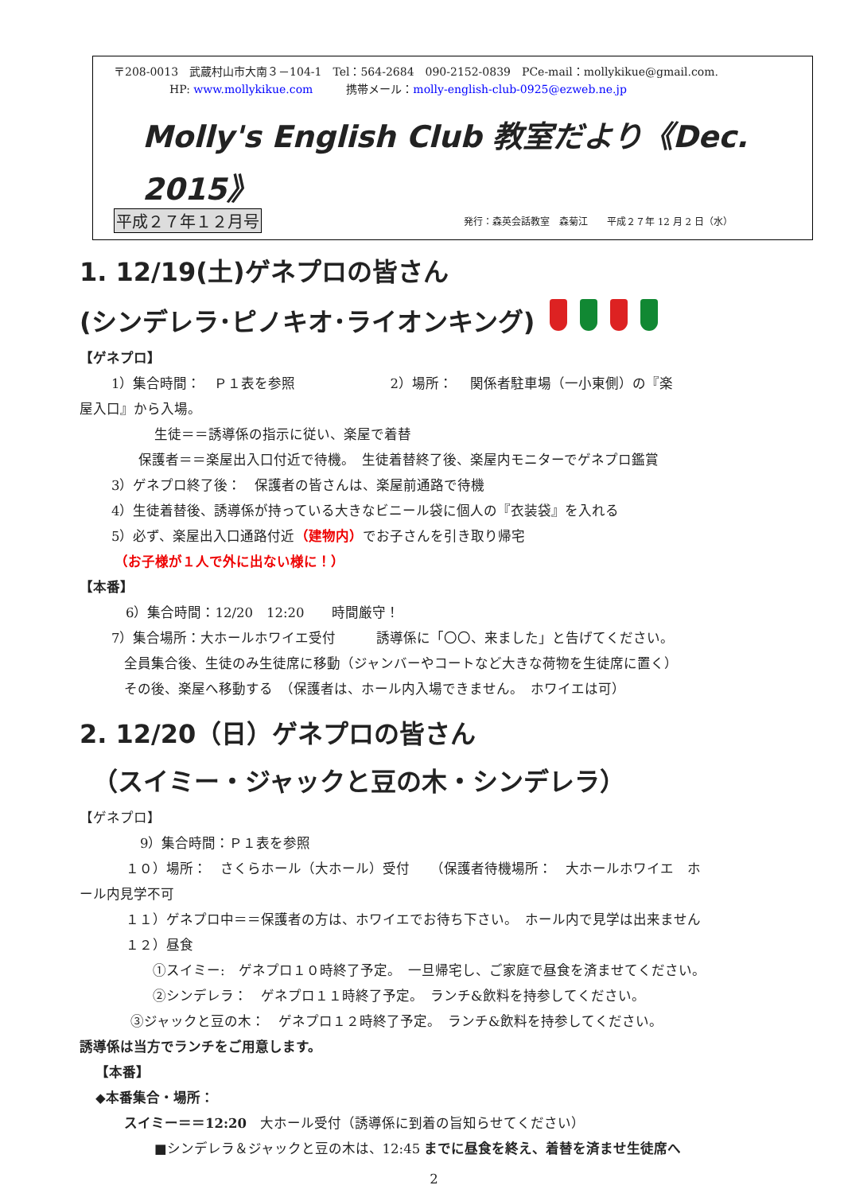〒208-0013　武蔵村山市大南３－104-1　Tel：564-2684　090-2152-0839　PCe-mail：mollykikue@gmail.com.
HP: www.mollykikue.com　　　携帯メール：molly-english-club-0925@ezweb.ne.jp
Molly's English Club 教室だより《Dec. 2015》
平成２７年１２月号 発行：森英会話教室　森菊江　　平成２７年 12 月 2 日（水）
1. 12/19(土)ゲネプロの皆さん
(シンデレラ･ピノキオ･ライオンキング)
【ゲネプロ】
1）集合時間：　Ｐ１表を参照　　　　　　　2）場所：　 関係者駐車場（一小東側）の『楽
屋入口』から入場。
生徒＝＝誘導係の指示に従い、楽屋で着替
保護者＝＝楽屋出入口付近で待機。　生徒着替終了後、楽屋内モニターでゲネプロ鑑賞
3）ゲネプロ終了後：　保護者の皆さんは、楽屋前通路で待機
4）生徒着替後、誘導係が持っている大きなビニール袋に個人の『衣装袋』を入れる
5）必ず、楽屋出入口通路付近（建物内）でお子さんを引き取り帰宅
（お子様が１人で外に出ない様に！）
【本番】
6）集合時間：12/20　12:20　　時間厳守！
7）集合場所：大ホールホワイエ受付　　　誘導係に「〇〇、来ました」と告げてください。
全員集合後、生徒のみ生徒席に移動（ジャンバーやコートなど大きな荷物を生徒席に置く）
その後、楽屋へ移動する　（保護者は、ホール内入場できません。　ホワイエは可）
2. 12/20（日）ゲネプロの皆さん
（スイミー・ジャックと豆の木・シンデレラ）
【ゲネプロ】
9）集合時間：Ｐ１表を参照
１０）場所：　さくらホール（大ホール）受付　　（保護者待機場所：　大ホールホワイエ　ホ
ール内見学不可
１１）ゲネプロ中＝＝保護者の方は、ホワイエでお待ち下さい。　ホール内で見学は出来ません
１２）昼食
①スイミー:　ゲネプロ１０時終了予定。　一旦帰宅し、ご家庭で昼食を済ませてください。
②シンデレラ：　ゲネプロ１１時終了予定。　ランチ&飲料を持参してください。
③ジャックと豆の木：　ゲネプロ１２時終了予定。　ランチ&飲料を持参してください。
誘導係は当方でランチをご用意します。
【本番】
◆本番集合・場所：
スイミー＝＝12:20　大ホール受付（誘導係に到着の旨知らせてください）
■シンデレラ＆ジャックと豆の木は、12:45 までに昼食を終え、着替を済ませ生徒席へ
2